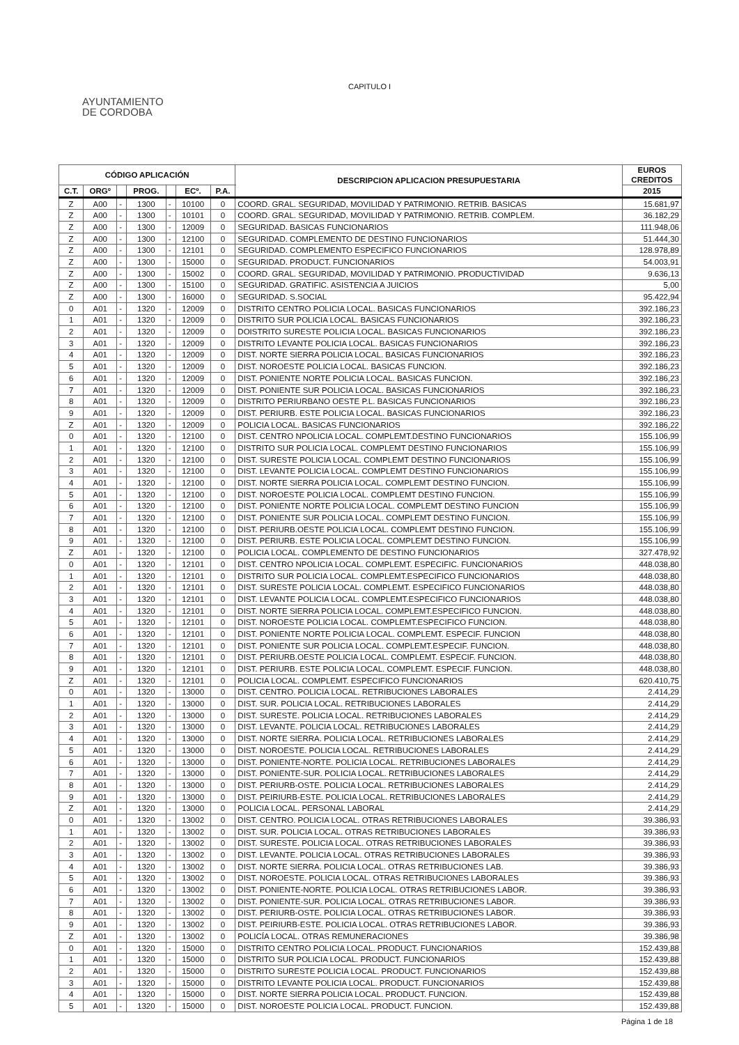CAPITULO I
AYUNTAMIENTO
DE CORDOBA
| CÓDIGO APLICACIÓN | | | | | | | DESCRIPCION APLICACION PRESUPUESTARIA | EUROS CREDITOS |
| --- | --- | --- | --- | --- | --- | --- | --- | --- |
| C.T. | ORGº | | PROG. | | ECº. | P.A. | | 2015 |
| Z | A00 | - | 1300 | - | 10100 | 0 | COORD. GRAL. SEGURIDAD, MOVILIDAD Y PATRIMONIO. RETRIB. BASICAS | 15.681,97 |
| Z | A00 | - | 1300 | - | 10101 | 0 | COORD. GRAL. SEGURIDAD, MOVILIDAD Y PATRIMONIO. RETRIB. COMPLEM. | 36.182,29 |
| Z | A00 | - | 1300 | - | 12009 | 0 | SEGURIDAD. BASICAS FUNCIONARIOS | 111.948,06 |
| Z | A00 | - | 1300 | - | 12100 | 0 | SEGURIDAD. COMPLEMENTO DE DESTINO FUNCIONARIOS | 51.444,30 |
| Z | A00 | - | 1300 | - | 12101 | 0 | SEGURIDAD. COMPLEMENTO ESPECIFICO FUNCIONARIOS | 128.978,89 |
| Z | A00 | - | 1300 | - | 15000 | 0 | SEGURIDAD. PRODUCT. FUNCIONARIOS | 54.003,91 |
| Z | A00 | - | 1300 | - | 15002 | 0 | COORD. GRAL. SEGURIDAD, MOVILIDAD Y PATRIMONIO. PRODUCTIVIDAD | 9.636,13 |
| Z | A00 | - | 1300 | - | 15100 | 0 | SEGURIDAD. GRATIFIC. ASISTENCIA A JUICIOS | 5,00 |
| Z | A00 | - | 1300 | - | 16000 | 0 | SEGURIDAD. S.SOCIAL | 95.422,94 |
| 0 | A01 | - | 1320 | - | 12009 | 0 | DISTRITO CENTRO POLICIA LOCAL. BASICAS FUNCIONARIOS | 392.186,23 |
| 1 | A01 | - | 1320 | - | 12009 | 0 | DISTRITO SUR POLICIA LOCAL. BASICAS FUNCIONARIOS | 392.186,23 |
| 2 | A01 | - | 1320 | - | 12009 | 0 | DOISTRITO SURESTE POLICIA LOCAL. BASICAS FUNCIONARIOS | 392.186,23 |
| 3 | A01 | - | 1320 | - | 12009 | 0 | DISTRITO LEVANTE POLICIA LOCAL. BASICAS FUNCIONARIOS | 392.186,23 |
| 4 | A01 | - | 1320 | - | 12009 | 0 | DIST. NORTE SIERRA POLICIA LOCAL. BASICAS FUNCIONARIOS | 392.186,23 |
| 5 | A01 | - | 1320 | - | 12009 | 0 | DIST. NOROESTE POLICIA LOCAL. BASICAS FUNCION. | 392.186,23 |
| 6 | A01 | - | 1320 | - | 12009 | 0 | DIST. PONIENTE NORTE POLICIA LOCAL. BASICAS FUNCION. | 392.186,23 |
| 7 | A01 | - | 1320 | - | 12009 | 0 | DIST. PONIENTE SUR POLICIA LOCAL. BASICAS FUNCIONARIOS | 392.186,23 |
| 8 | A01 | - | 1320 | - | 12009 | 0 | DISTRITO PERIURBANO OESTE P.L. BASICAS FUNCIONARIOS | 392.186,23 |
| 9 | A01 | - | 1320 | - | 12009 | 0 | DIST. PERIURB. ESTE POLICIA LOCAL. BASICAS FUNCIONARIOS | 392.186,23 |
| Z | A01 | - | 1320 | - | 12009 | 0 | POLICIA LOCAL. BASICAS FUNCIONARIOS | 392.186,22 |
| 0 | A01 | - | 1320 | - | 12100 | 0 | DIST. CENTRO NPOLICIA LOCAL. COMPLEMT.DESTINO FUNCIONARIOS | 155.106,99 |
| 1 | A01 | - | 1320 | - | 12100 | 0 | DISTRITO SUR POLICIA LOCAL. COMPLEMT DESTINO FUNCIONARIOS | 155.106,99 |
| 2 | A01 | - | 1320 | - | 12100 | 0 | DIST. SURESTE POLICIA LOCAL. COMPLEMT DESTINO FUNCIONARIOS | 155.106,99 |
| 3 | A01 | - | 1320 | - | 12100 | 0 | DIST. LEVANTE POLICIA LOCAL. COMPLEMT DESTINO FUNCIONARIOS | 155.106,99 |
| 4 | A01 | - | 1320 | - | 12100 | 0 | DIST. NORTE SIERRA POLICIA LOCAL. COMPLEMT DESTINO FUNCION. | 155.106,99 |
| 5 | A01 | - | 1320 | - | 12100 | 0 | DIST. NOROESTE POLICIA LOCAL. COMPLEMT DESTINO FUNCION. | 155.106,99 |
| 6 | A01 | - | 1320 | - | 12100 | 0 | DIST. PONIENTE NORTE POLICIA LOCAL. COMPLEMT DESTINO FUNCION | 155.106,99 |
| 7 | A01 | - | 1320 | - | 12100 | 0 | DIST. PONIENTE SUR POLICIA LOCAL. COMPLEMT DESTINO FUNCION. | 155.106,99 |
| 8 | A01 | - | 1320 | - | 12100 | 0 | DIST. PERIURB.OESTE POLICIA LOCAL. COMPLEMT DESTINO FUNCION. | 155.106,99 |
| 9 | A01 | - | 1320 | - | 12100 | 0 | DIST. PERIURB. ESTE POLICIA LOCAL. COMPLEMT DESTINO FUNCION. | 155.106,99 |
| Z | A01 | - | 1320 | - | 12100 | 0 | POLICIA LOCAL. COMPLEMENTO DE DESTINO FUNCIONARIOS | 327.478,92 |
| 0 | A01 | - | 1320 | - | 12101 | 0 | DIST. CENTRO NPOLICIA LOCAL. COMPLEMT. ESPECIFIC. FUNCIONARIOS | 448.038,80 |
| 1 | A01 | - | 1320 | - | 12101 | 0 | DISTRITO SUR POLICIA LOCAL. COMPLEMT.ESPECIFICO FUNCIONARIOS | 448.038,80 |
| 2 | A01 | - | 1320 | - | 12101 | 0 | DIST. SURESTE POLICIA LOCAL. COMPLEMT. ESPECIFICO FUNCIONARIOS | 448.038,80 |
| 3 | A01 | - | 1320 | - | 12101 | 0 | DIST. LEVANTE POLICIA LOCAL. COMPLEMT.ESPECIFICO FUNCIONARIOS | 448.038,80 |
| 4 | A01 | - | 1320 | - | 12101 | 0 | DIST. NORTE SIERRA POLICIA LOCAL. COMPLEMT.ESPECIFICO FUNCION. | 448.038,80 |
| 5 | A01 | - | 1320 | - | 12101 | 0 | DIST. NOROESTE POLICIA LOCAL. COMPLEMT.ESPECIFICO FUNCION. | 448.038,80 |
| 6 | A01 | - | 1320 | - | 12101 | 0 | DIST. PONIENTE NORTE POLICIA LOCAL. COMPLEMT. ESPECIF. FUNCION | 448.038,80 |
| 7 | A01 | - | 1320 | - | 12101 | 0 | DIST. PONIENTE SUR POLICIA LOCAL. COMPLEMT.ESPECIF. FUNCION. | 448.038,80 |
| 8 | A01 | - | 1320 | - | 12101 | 0 | DIST. PERIURB.OESTE POLICIA LOCAL. COMPLEMT. ESPECIF. FUNCION. | 448.038,80 |
| 9 | A01 | - | 1320 | - | 12101 | 0 | DIST. PERIURB. ESTE POLICIA LOCAL. COMPLEMT. ESPECIF. FUNCION. | 448.038,80 |
| Z | A01 | - | 1320 | - | 12101 | 0 | POLICIA LOCAL. COMPLEMT. ESPECIFICO FUNCIONARIOS | 620.410,75 |
| 0 | A01 | - | 1320 | - | 13000 | 0 | DIST. CENTRO. POLICIA LOCAL. RETRIBUCIONES LABORALES | 2.414,29 |
| 1 | A01 | - | 1320 | - | 13000 | 0 | DIST. SUR. POLICIA LOCAL. RETRIBUCIONES LABORALES | 2.414,29 |
| 2 | A01 | - | 1320 | - | 13000 | 0 | DIST. SURESTE. POLICIA LOCAL. RETRIBUCIONES LABORALES | 2.414,29 |
| 3 | A01 | - | 1320 | - | 13000 | 0 | DIST. LEVANTE. POLICIA LOCAL. RETRIBUCIONES LABORALES | 2.414,29 |
| 4 | A01 | - | 1320 | - | 13000 | 0 | DIST. NORTE SIERRA. POLICIA LOCAL. RETRIBUCIONES LABORALES | 2.414,29 |
| 5 | A01 | - | 1320 | - | 13000 | 0 | DIST. NOROESTE. POLICIA LOCAL. RETRIBUCIONES LABORALES | 2.414,29 |
| 6 | A01 | - | 1320 | - | 13000 | 0 | DIST. PONIENTE-NORTE. POLICIA LOCAL. RETRIBUCIONES LABORALES | 2.414,29 |
| 7 | A01 | - | 1320 | - | 13000 | 0 | DIST. PONIENTE-SUR. POLICIA LOCAL. RETRIBUCIONES LABORALES | 2.414,29 |
| 8 | A01 | - | 1320 | - | 13000 | 0 | DIST. PERIURB-OSTE. POLICIA LOCAL. RETRIBUCIONES LABORALES | 2.414,29 |
| 9 | A01 | - | 1320 | - | 13000 | 0 | DIST. PEIRIURB-ESTE. POLICIA LOCAL. RETRIBUCIONES LABORALES | 2.414,29 |
| Z | A01 | - | 1320 | - | 13000 | 0 | POLICIA LOCAL. PERSONAL LABORAL | 2.414,29 |
| 0 | A01 | - | 1320 | - | 13002 | 0 | DIST. CENTRO. POLICIA LOCAL. OTRAS RETRIBUCIONES LABORALES | 39.386,93 |
| 1 | A01 | - | 1320 | - | 13002 | 0 | DIST. SUR. POLICIA LOCAL. OTRAS RETRIBUCIONES LABORALES | 39.386,93 |
| 2 | A01 | - | 1320 | - | 13002 | 0 | DIST. SURESTE. POLICIA LOCAL. OTRAS RETRIBUCIONES LABORALES | 39.386,93 |
| 3 | A01 | - | 1320 | - | 13002 | 0 | DIST. LEVANTE. POLICIA LOCAL. OTRAS RETRIBUCIONES LABORALES | 39.386,93 |
| 4 | A01 | - | 1320 | - | 13002 | 0 | DIST. NORTE SIERRA. POLICIA LOCAL. OTRAS RETRIBUCIONES LAB. | 39.386,93 |
| 5 | A01 | - | 1320 | - | 13002 | 0 | DIST. NOROESTE. POLICIA LOCAL. OTRAS RETRIBUCIONES LABORALES | 39.386,93 |
| 6 | A01 | - | 1320 | - | 13002 | 0 | DIST. PONIENTE-NORTE. POLICIA LOCAL. OTRAS RETRIBUCIONES LABOR. | 39.386,93 |
| 7 | A01 | - | 1320 | - | 13002 | 0 | DIST. PONIENTE-SUR. POLICIA LOCAL. OTRAS RETRIBUCIONES LABOR. | 39.386,93 |
| 8 | A01 | - | 1320 | - | 13002 | 0 | DIST. PERIURB-OSTE. POLICIA LOCAL. OTRAS RETRIBUCIONES LABOR. | 39.386,93 |
| 9 | A01 | - | 1320 | - | 13002 | 0 | DIST. PEIRIURB-ESTE. POLICIA LOCAL. OTRAS RETRIBUCIONES LABOR. | 39.386,93 |
| Z | A01 | - | 1320 | - | 13002 | 0 | POLICÍA LOCAL. OTRAS REMUNERACIONES | 39.386,98 |
| 0 | A01 | - | 1320 | - | 15000 | 0 | DISTRITO CENTRO POLICIA LOCAL. PRODUCT. FUNCIONARIOS | 152.439,88 |
| 1 | A01 | - | 1320 | - | 15000 | 0 | DISTRITO SUR POLICIA LOCAL. PRODUCT. FUNCIONARIOS | 152.439,88 |
| 2 | A01 | - | 1320 | - | 15000 | 0 | DISTRITO SURESTE POLICIA LOCAL. PRODUCT. FUNCIONARIOS | 152.439,88 |
| 3 | A01 | - | 1320 | - | 15000 | 0 | DISTRITO LEVANTE POLICIA LOCAL. PRODUCT. FUNCIONARIOS | 152.439,88 |
| 4 | A01 | - | 1320 | - | 15000 | 0 | DIST. NORTE SIERRA POLICIA LOCAL. PRODUCT. FUNCION. | 152.439,88 |
| 5 | A01 | - | 1320 | - | 15000 | 0 | DIST. NOROESTE POLICIA LOCAL. PRODUCT. FUNCION. | 152.439,88 |
Página 1 de 18